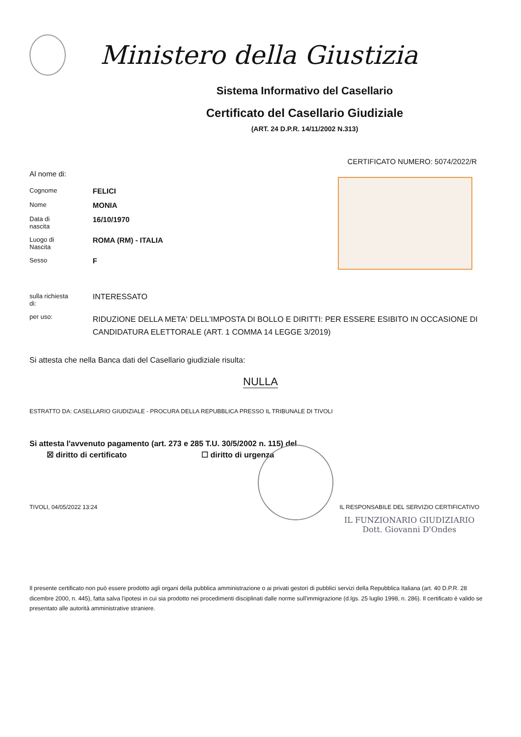Ministero della Giustizia
Sistema Informativo del Casellario
Certificato del Casellario Giudiziale
(ART. 24 D.P.R. 14/11/2002 N.313)
CERTIFICATO NUMERO: 5074/2022/R
Al nome di:
| Cognome | FELICI |
| Nome | MONIA |
| Data di nascita | 16/10/1970 |
| Luogo di Nascita | ROMA (RM) - ITALIA |
| Sesso | F |
| sulla richiesta di: | INTERESSATO |
| per uso: | RIDUZIONE DELLA META' DELL'IMPOSTA DI BOLLO E DIRITTI: PER ESSERE ESIBITO IN OCCASIONE DI CANDIDATURA ELETTORALE (ART. 1 COMMA 14 LEGGE 3/2019) |
Si attesta che nella Banca dati del Casellario giudiziale risulta:
NULLA
ESTRATTO DA: CASELLARIO GIUDIZIALE - PROCURA DELLA REPUBBLICA PRESSO IL TRIBUNALE DI TIVOLI
Si attesta l'avvenuto pagamento (art. 273 e 285 T.U. 30/5/2002 n. 115) del
☒ diritto di certificato ☐ diritto di urgenza
TIVOLI, 04/05/2022 13:24 IL RESPONSABILE DEL SERVIZIO CERTIFICATIVO
IL FUNZIONARIO GIUDIZIARIO
Dott. Giovanni D'Ondes
Il presente certificato non può essere prodotto agli organi della pubblica amministrazione o ai privati gestori di pubblici servizi della Repubblica Italiana (art. 40 D.P.R. 28 dicembre 2000, n. 445), fatta salva l'ipotesi in cui sia prodotto nei procedimenti disciplinati dalle norme sull'immigrazione (d.lgs. 25 luglio 1998, n. 286). Il certificato è valido se presentato alle autorità amministrative straniere.